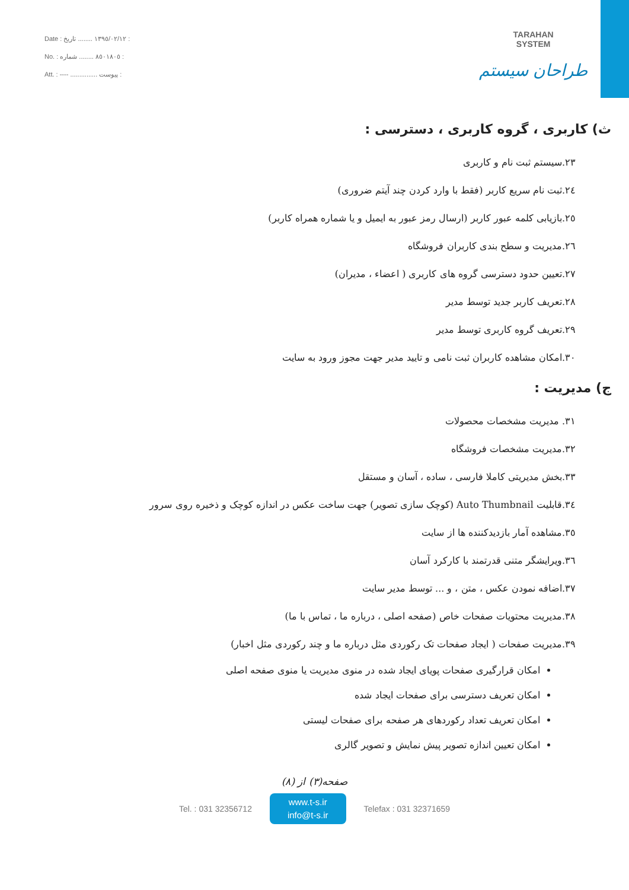Date : ١٣٩٥/٠٢/١٢ ........ تاریخ :
No. : ٨٥٠١٨٠٥ ........ شماره :
Att. : ---- ............... پیوست :
TARAHAN
SYSTEM
طراحان سیستم
ث) کاربری ، گروه کاربری ، دسترسی :
٢٣.سیستم ثبت نام و کاربری
٢٤.ثبت نام سریع کاربر (فقط با وارد کردن چند آیتم ضروری)
٢٥.بازیابی کلمه عبور کاربر (ارسال رمز عبور به ایمیل و یا شماره همراه کاربر)
٢٦.مدیریت و سطح بندی کاربران فروشگاه
٢٧.تعیین حدود دسترسی گروه های کاربری ( اعضاء ، مدیران)
٢٨.تعریف کاربر جدید توسط مدیر
٢٩.تعریف گروه کاربری توسط مدیر
٣٠.امکان مشاهده کاربران ثبت نامی و تایید مدیر جهت مجوز ورود به سایت
ج) مدیریت :
٣١. مدیریت مشخصات محصولات
٣٢.مدیریت مشخصات فروشگاه
٣٣.بخش مدیریتی کاملا فارسی ، ساده ، آسان و مستقل
٣٤.قابلیت Auto Thumbnail (کوچک سازی تصویر) جهت ساخت عکس در اندازه کوچک و ذخیره روی سرور
٣٥.مشاهده آمار بازدیدکننده ها از سایت
٣٦.ویرایشگر متنی قدرتمند با کارکرد آسان
٣٧.اضافه نمودن عکس ، متن ، و ... توسط مدیر سایت
٣٨.مدیریت محتویات صفحات خاص (صفحه اصلی ، درباره ما ، تماس با ما)
٣٩.مدیریت صفحات ( ایجاد صفحات تک رکوردی مثل درباره ما و چند رکوردی مثل اخبار)
امکان قرارگیری صفحات پویای ایجاد شده در منوی مدیریت یا منوی صفحه اصلی
امکان تعریف دسترسی برای صفحات ایجاد شده
امکان تعریف تعداد رکوردهای هر صفحه برای صفحات لیستی
امکان تعیین اندازه تصویر پیش نمایش و تصویر گالری
صفحه(٣) از (٨)
Tel. : 031 32356712
www.t-s.ir
info@t-s.ir
Telefax : 031 32371659